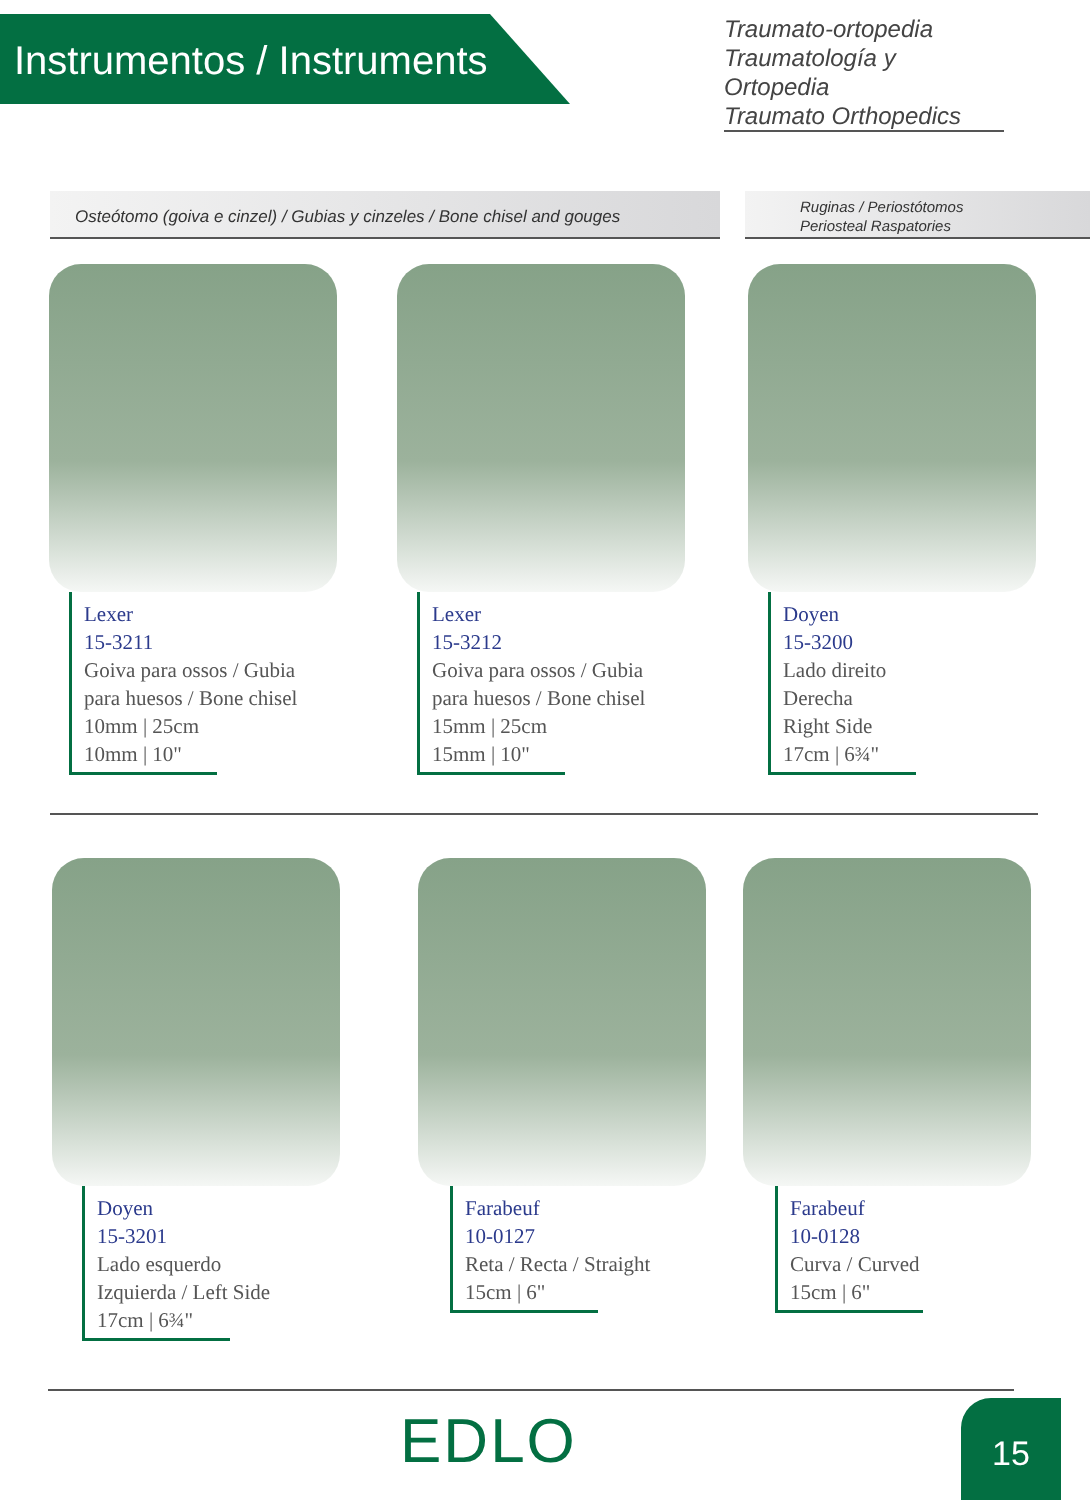Instrumentos / Instruments
Traumato-ortopedia
Traumatología y Ortopedia
Traumato Orthopedics
Osteótomo (goiva e cinzel) / Gubias y cinzeles / Bone chisel and gouges
Ruginas / Periostótomos
Periosteal Raspatories
Lexer
15-3211
Goiva para ossos / Gubia
para huesos / Bone chisel
10mm | 25cm
10mm | 10"
Lexer
15-3212
Goiva para ossos / Gubia
para huesos / Bone chisel
15mm | 25cm
15mm | 10"
Doyen
15-3200
Lado direito
Derecha
Right Side
17cm | 6¾"
Doyen
15-3201
Lado esquerdo
Izquierda / Left Side
17cm | 6¾"
Farabeuf
10-0127
Reta / Recta / Straight
15cm | 6"
Farabeuf
10-0128
Curva / Curved
15cm | 6"
EDLO 15